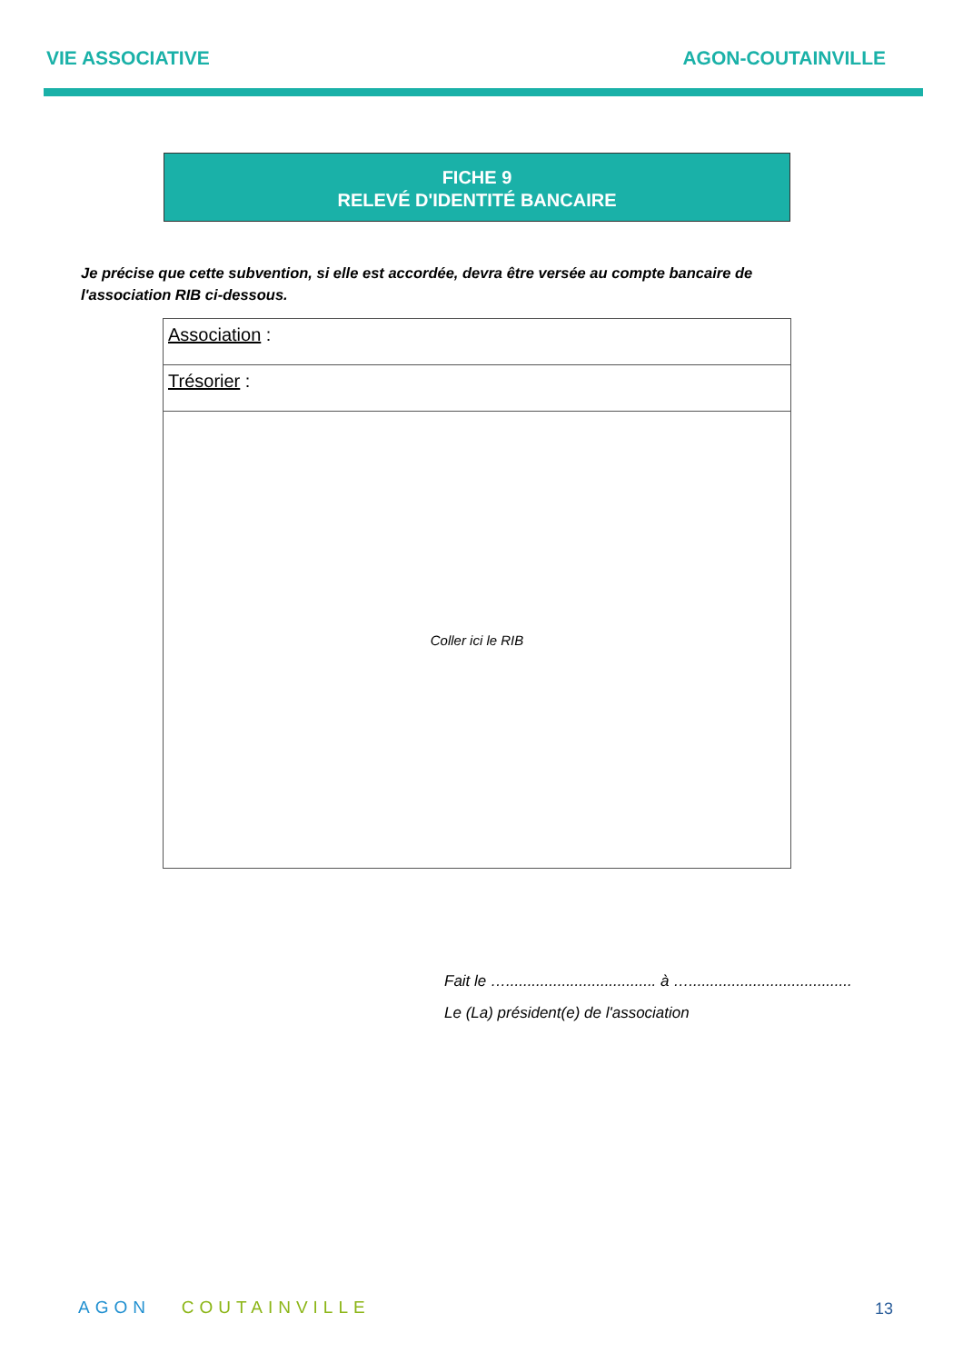VIE ASSOCIATIVE AGON-COUTAINVILLE
FICHE 9
RELEVÉ D'IDENTITÉ BANCAIRE
Je précise que cette subvention, si elle est accordée, devra être versée au compte bancaire de l'association RIB ci-dessous.
| Association : |
| Trésorier : |
| Coller ici le RIB |
Fait le …................................... à …......................................
Le (La) président(e) de l'association
AGON COUTAINVILLE 13